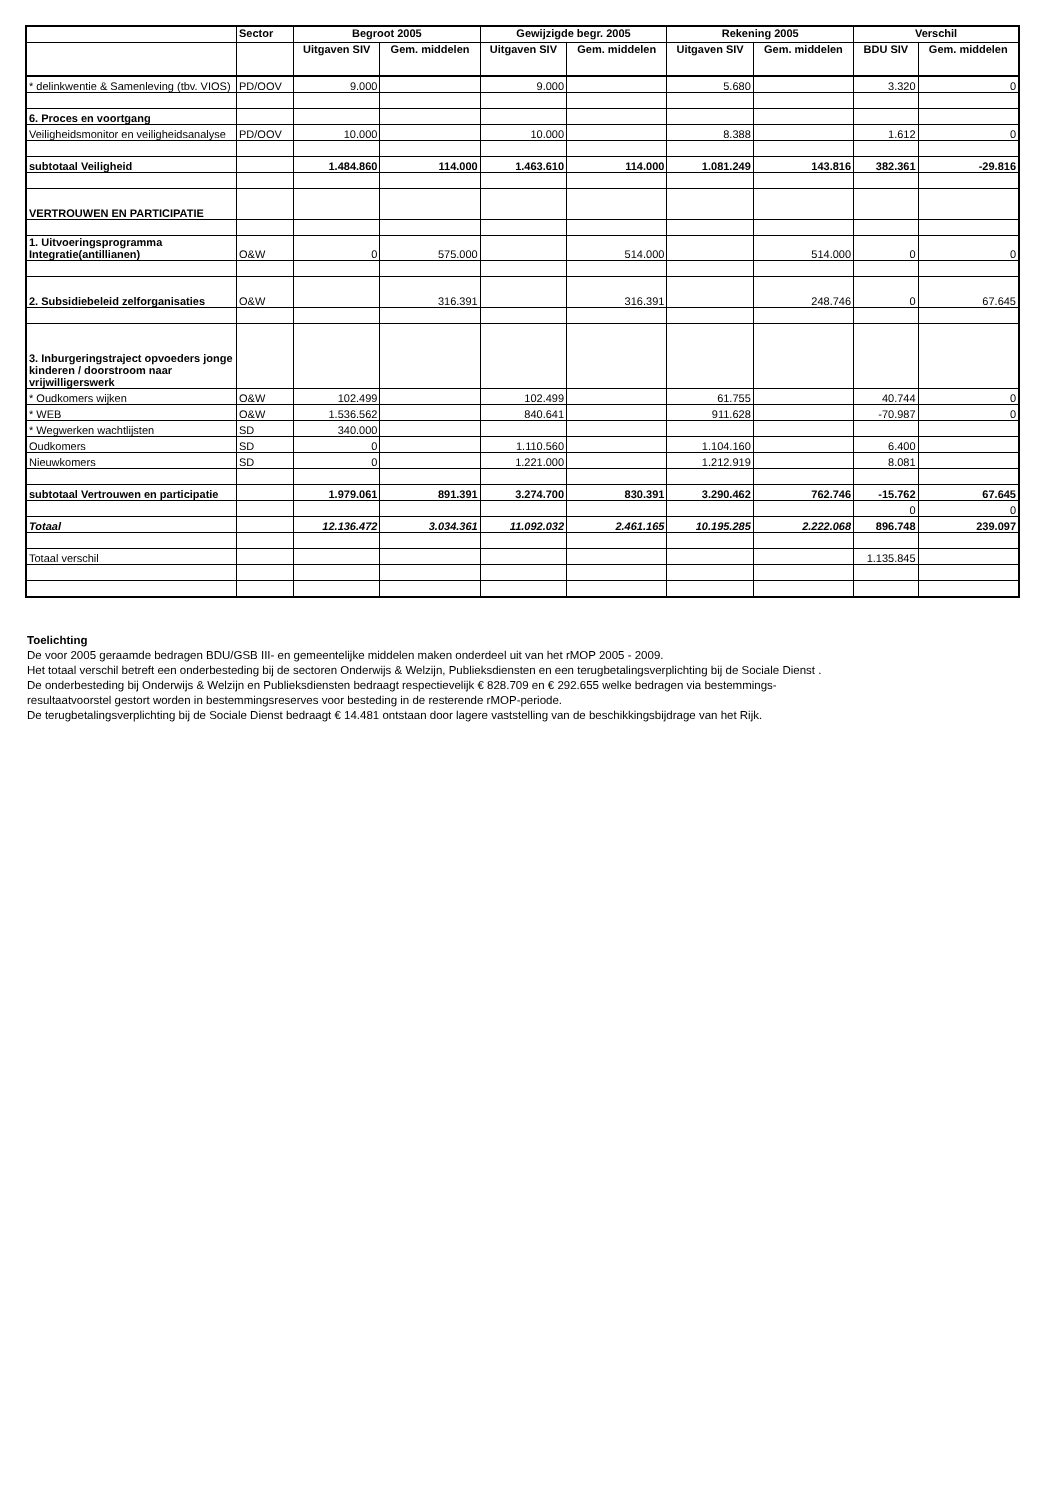| | Sector | Begroot 2005 | | Gewijzigde begr. 2005 | | Rekening 2005 | | Verschil | |
| --- | --- | --- | --- | --- | --- | --- | --- | --- | --- |
| | | Uitgaven SIV | Gem. middelen | Uitgaven SIV | Gem. middelen | Uitgaven SIV | Gem. middelen | BDU SIV | Gem. middelen |
| * delinkwentie & Samenleving (tbv. VIOS) | PD/OOV | 9.000 | | 9.000 | | 5.680 | | 3.320 | 0 |
| 6. Proces en voortgang | | | | | | | | | |
| Veiligheidsmonitor en veiligheidsanalyse | PD/OOV | 10.000 | | 10.000 | | 8.388 | | 1.612 | 0 |
| subtotaal Veiligheid | | 1.484.860 | 114.000 | 1.463.610 | 114.000 | 1.081.249 | 143.816 | 382.361 | -29.816 |
| VERTROUWEN EN PARTICIPATIE | | | | | | | | | |
| 1. Uitvoeringsprogramma Integratie(antillianen) | O&W | 0 | 575.000 | | 514.000 | | 514.000 | 0 | 0 |
| 2. Subsidiebeleid zelforganisaties | O&W | | 316.391 | | 316.391 | | 248.746 | 0 | 67.645 |
| 3. Inburgeringstraject opvoeders jonge kinderen / doorstroom naar vrijwilligerswerk | | | | | | | | | |
| * Oudkomers wijken | O&W | 102.499 | | 102.499 | | 61.755 | | 40.744 | 0 |
| * WEB | O&W | 1.536.562 | | 840.641 | | 911.628 | | -70.987 | 0 |
| * Wegwerken wachtlijsten | SD | 340.000 | | | | | | | |
| Oudkomers | SD | 0 | | 1.110.560 | | 1.104.160 | | 6.400 | |
| Nieuwkomers | SD | 0 | | 1.221.000 | | 1.212.919 | | 8.081 | |
| subtotaal Vertrouwen en participatie | | 1.979.061 | 891.391 | 3.274.700 | 830.391 | 3.290.462 | 762.746 | -15.762 | 67.645 |
| | | | | | | | | 0 | 0 |
| Totaal | | 12.136.472 | 3.034.361 | 11.092.032 | 2.461.165 | 10.195.285 | 2.222.068 | 896.748 | 239.097 |
| Totaal verschil | | | | | | | | 1.135.845 | |
Toelichting
De voor 2005 geraamde bedragen BDU/GSB III- en gemeentelijke middelen maken onderdeel uit van het rMOP 2005 - 2009.
Het totaal verschil betreft een onderbesteding bij de sectoren Onderwijs & Welzijn, Publieksdiensten en een terugbetalingsverplichting bij de Sociale Dienst .
De onderbesteding bij Onderwijs & Welzijn en Publieksdiensten bedraagt respectievelijk € 828.709 en € 292.655 welke bedragen via bestemmings-
resultaatvoorstel gestort worden in bestemmingsreserves voor besteding in de resterende rMOP-periode.
De terugbetalingsverplichting bij de Sociale Dienst bedraagt € 14.481 ontstaan door lagere vaststelling van de beschikkingsbijdrage van het Rijk.